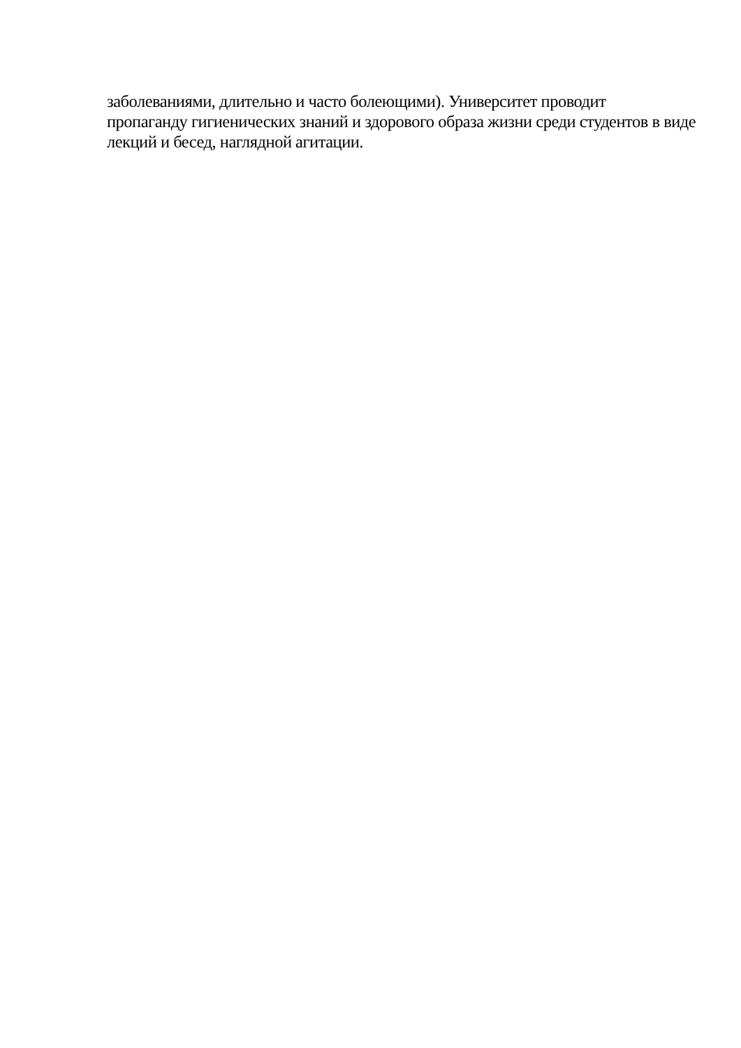заболеваниями, длительно и часто болеющими). Университет проводит
пропаганду гигиенических знаний и здорового образа жизни среди студентов в виде
лекций и бесед, наглядной агитации.